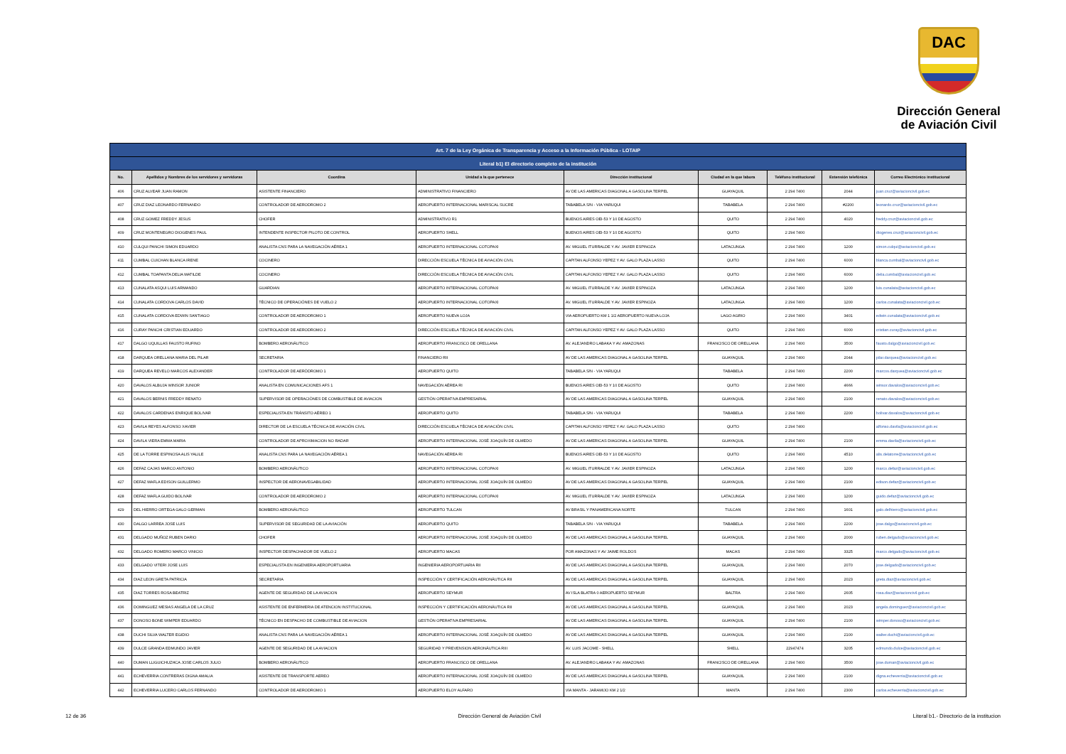DAC
Dirección General
de Aviación Civil
| Art. 7 de la Ley Orgánica de Transparencia y Acceso a la Información Pública - LOTAIP | | | | | | | | |
| --- | --- | --- | --- | --- | --- | --- | --- | --- |
| Literal b1) El directorio completo de la institución | | | | | | | | |
| No. | Apellidos y Nombres de los servidores y servidoras | Coordina | Unidad a la que pertenece | Dirección institucional | Ciudad en la que labora | Teléfono institucional | Extensión telefónica | Correo Electrónico institucional |
| 406 | CRUZ ALVEAR JUAN RAMON | ASISTENTE FINANCIERO | ADMINISTRATIVO FINANCIERO | AV DE LAS AMERICAS DIAGONAL A GASOLINA TERPEL | GUAYAQUIL | 2 294 7400 | 2044 | juan.cruz@aviacioncivil.gob.ec |
| 407 | CRUZ DIAZ LEONARDO FERNANDO | CONTROLADOR DE AERODROMO 2 | AEROPUERTO INTERNACIONAL MARISCAL SUCRE | TABABELA S/N - VIA YARUQUI | TABABELA | 2 294 7400 | #2200 | leonardo.cruz@aviacioncivil.gob.ec |
| 408 | CRUZ GOMEZ FREDDY JESUS | CHOFER | ADMINISTRATIVO R1 | BUENOS AIRES OEI-53 Y 10 DE AGOSTO | QUITO | 2 294 7400 | 4020 | freddy.cruz@aviacioncivil.gob.ec |
| 409 | CRUZ MONTENEGRO DIOGENES PAUL | INTENDENTE INSPECTOR PILOTO DE CONTROL | AEROPUERTO SHELL | BUENOS AIRES OEI-53 Y 10 DE AGOSTO | QUITO | 2 294 7400 | | diogenes.cruz@aviacioncivil.gob.ec |
| 410 | CULQUI PANCHI SIMON EDUARDO | ANALISTA CNS PARA LA NAVEGACIÓN AÉREA 1 | AEROPUERTO INTERNACIONAL COTOPAXI | AV. MIGUEL ITURRALDE Y AV. JAVIER ESPINOZA | LATACUNGA | 2 294 7400 | 1200 | simon.culqui@aviacioncivil.gob.ec |
| 411 | CUMBAL CUICHAN BLANCA IRENE | COCINERO | DIRECCIÓN ESCUELA TÉCNICA DE AVIACIÓN CIVIL | CAPITAN ALFONSO YEPEZ Y AV. GALO PLAZA LASSO | QUITO | 2 294 7400 | 6000 | blanca.cumbal@aviacioncivil.gob.ec |
| 412 | CUMBAL TOAPANTA DELIA MATILDE | COCINERO | DIRECCIÓN ESCUELA TÉCNICA DE AVIACIÓN CIVIL | CAPITAN ALFONSO YEPEZ Y AV. GALO PLAZA LASSO | QUITO | 2 294 7400 | 6000 | delia.cumbal@aviacioncivil.gob.ec |
| 413 | CUNALATA ASQUI LUIS ARMANDO | GUARDIAN | AEROPUERTO INTERNACIONAL COTOPAXI | AV. MIGUEL ITURRALDE Y AV. JAVIER ESPINOZA | LATACUNGA | 2 294 7400 | 1200 | luis.cunalata@aviacioncivil.gob.ec |
| 414 | CUNALATA CORDOVA CARLOS DAVID | TÉCNICO DE OPERACIÓNES DE VUELO 2 | AEROPUERTO INTERNACIONAL COTOPAXI | AV. MIGUEL ITURRALDE Y AV. JAVIER ESPINOZA | LATACUNGA | 2 294 7400 | 1200 | carlos.cunalata@aviacioncivil.gob.ec |
| 415 | CUNALATA CORDOVA EDWIN SANTIAGO | CONTROLADOR DE AERODROMO 1 | AEROPUERTO NUEVA LOJA | VIA AEROPUERTO KM 1 1/2 AEROPUERTO NUEVA LOJA | LAGO AGRIO | 2 294 7400 | 3401 | edwin.cunalata@aviacioncivil.gob.ec |
| 416 | CURAY PANCHI CRISTIAN EDUARDO | CONTROLADOR DE AERODROMO 2 | DIRECCIÓN ESCUELA TÉCNICA DE AVIACIÓN CIVIL | CAPITAN ALFONSO YEPEZ Y AV. GALO PLAZA LASSO | QUITO | 2 294 7400 | 6000 | cristian.curay@aviacioncivil.gob.ec |
| 417 | DALGO UQUILLAS FAUSTO RUFINO | BOMBERO AERONÁUTICO | AEROPUERTO FRANCISCO DE ORELLANA | AV. ALEJANDRO LABAKA Y AV. AMAZONAS | FRANCISCO DE ORELLANA | 2 294 7400 | 3500 | fausto.dalgo@aviacioncivil.gob.ec |
| 418 | DARQUEA ORELLANA MARIA DEL PILAR | SECRETARIA | FINANCIERO RII | AV DE LAS AMERICAS DIAGONAL A GASOLINA TERPEL | GUAYAQUIL | 2 294 7400 | 2044 | pilar.darquea@aviacioncivil.gob.ec |
| 419 | DARQUEA REVELO MARCOS ALEXANDER | CONTROLADOR DE AERÓDROMO 1 | AEROPUERTO QUITO | TABABELA S/N - VIA YARUQUI | TABABELA | 2 294 7400 | 2200 | marcos.darquea@aviacioncivil.gob.ec |
| 420 | DAVALOS ALBUJA WINSOR JUNIOR | ANALISTA EN COMUNICACIONES AFS 1 | NAVEGACIÓN AÉREA RI | BUENOS AIRES OEI-53 Y 10 DE AGOSTO | QUITO | 2 294 7400 | 4666 | winsor.davalos@aviacioncivil.gob.ec |
| 421 | DAVALOS BERNIS FREDDY RENATO | SUPERVISOR DE OPERACIÓNES DE COMBUSTIBLE DE AVIACION | GESTIÓN OPERATIVA EMPRESARIAL | AV DE LAS AMERICAS DIAGONAL A GASOLINA TERPEL | GUAYAQUIL | 2 294 7400 | 2100 | renato.davalos@aviacioncivil.gob.ec |
| 422 | DAVALOS CARDENAS ENRIQUE BOLIVAR | ESPECIALISTA EN TRÁNSITO AÉREO 1 | AEROPUERTO QUITO | TABABELA S/N - VIA YARUQUI | TABABELA | 2 294 7400 | 2200 | bolivar.davalos@aviacioncivil.gob.ec |
| 423 | DAVILA REYES ALFONSO XAVIER | DIRECTOR DE LA ESCUELA TÉCNICA DE AVIACIÓN CIVIL | DIRECCIÓN ESCUELA TÉCNICA DE AVIACIÓN CIVIL | CAPITAN ALFONSO YEPEZ Y AV. GALO PLAZA LASSO | QUITO | 2 294 7400 | | alfonso.davila@aviacioncivil.gob.ec |
| 424 | DAVILA VIERA EMMA MARIA | CONTROLADOR DE APROXIMACION NO RADAR | AEROPUERTO INTERNACIONAL JOSÉ JOAQUÍN DE OLMEDO | AV DE LAS AMERICAS DIAGONAL A GASOLINA TERPEL | GUAYAQUIL | 2 294 7400 | 2100 | emma.davila@aviacioncivil.gob.ec |
| 425 | DE LA TORRE ESPINOSA ALIS YALILE | ANALISTA CNS PARA LA NAVEGACIÓN AÉREA 1 | NAVEGACIÓN AÉREA RI | BUENOS AIRES OEI-53 Y 10 DE AGOSTO | QUITO | 2 294 7400 | 4510 | alis.delatorre@aviacioncivil.gob.ec |
| 426 | DEFAZ CAJAS MARCO ANTONIO | BOMBERO AERONÁUTICO | AEROPUERTO INTERNACIONAL COTOPAXI | AV. MIGUEL ITURRALDE Y AV. JAVIER ESPINOZA | LATACUNGA | 2 294 7400 | 1200 | marco.defaz@aviacioncivil.gob.ec |
| 427 | DEFAZ MAFLA EDISON GUILLERMO | INSPECTOR DE AERONAVEGABILIDAD | AEROPUERTO INTERNACIONAL JOSÉ JOAQUÍN DE OLMEDO | AV DE LAS AMERICAS DIAGONAL A GASOLINA TERPEL | GUAYAQUIL | 2 294 7400 | 2100 | edison.defaz@aviacioncivil.gob.ec |
| 428 | DEFAZ MAFLA GUIDO BOLIVAR | CONTROLADOR DE AERODROMO 2 | AEROPUERTO INTERNACIONAL COTOPAXI | AV. MIGUEL ITURRALDE Y AV. JAVIER ESPINOZA | LATACUNGA | 2 294 7400 | 1200 | guido.defaz@aviacioncivil.gob.ec |
| 429 | DEL HIERRO ORTEGA GALO GERMAN | BOMBERO AERONÁUTICO | AEROPUERTO TULCAN | AV BRASIL Y PANAMERICANA NORTE | TULCAN | 2 294 7400 | 1601 | galo.delhierro@aviacioncivil.gob.ec |
| 430 | DALGO LARREA JOSE LUIS | SUPERVISOR DE SEGURIDAD DE LA AVIACIÓN | AEROPUERTO QUITO | TABABELA S/N - VIA YARUQUI | TABABELA | 2 294 7400 | 2200 | jose.dalgo@aviacioncivil.gob.ec |
| 431 | DELGADO MUÑOZ RUBEN DARIO | CHOFER | AEROPUERTO INTERNACIONAL JOSÉ JOAQUÍN DE OLMEDO | AV DE LAS AMERICAS DIAGONAL A GASOLINA TERPEL | GUAYAQUIL | 2 294 7400 | 2000 | ruben.delgado@aviacioncivil.gob.ec |
| 432 | DELGADO ROMERO MARCO VINICIO | INSPECTOR DESPACHADOR DE VUELO 2 | AEROPUERTO MACAS | POR AMAZONAS Y AV JAIME ROLDOS | MACAS | 2 294 7400 | 3325 | marco.delgado@aviacioncivil.gob.ec |
| 433 | DELGADO VITERI JOSE LUIS | ESPECIALISTA EN INGENIERIA AEROPORTUARIA | INGENIERIA AEROPORTUARIA RII | AV DE LAS AMERICAS DIAGONAL A GASOLINA TERPEL | GUAYAQUIL | 2 294 7400 | 2070 | jose.delgado@aviacioncivil.gob.ec |
| 434 | DIAZ LEON GRETA PATRICIA | SECRETARIA | INSPECCIÓN Y CERTIFICACIÓN AERONÁUTICA RII | AV DE LAS AMERICAS DIAGONAL A GASOLINA TERPEL | GUAYAQUIL | 2 294 7400 | 2023 | greta.diaz@aviacioncivil.gob.ec |
| 435 | DIAZ TORRES ROSA BEATRIZ | AGENTE DE SEGURIDAD DE LA AVIACION | AEROPUERTO SEYMUR | AV ISLA BLATRA 0 AEROPUERTO SEYMUR | BALTRA | 2 294 7400 | 2605 | rosa.diaz@aviacioncivil.gob.ec |
| 436 | DOMINGUEZ MESIAS ANGELA DE LA CRUZ | ASISTENTE DE ENFERMERIA DE ATENCION INSTITUCIONAL | INSPECCIÓN Y CERTIFICACIÓN AERONÁUTICA RII | AV DE LAS AMERICAS DIAGONAL A GASOLINA TERPEL | GUAYAQUIL | 2 294 7400 | 2023 | angela.dominguez@aviacioncivil.gob.ec |
| 437 | DONOSO BONE WIMPER EDUARDO | TÉCNICO EN DESPACHO DE COMBUSTIBLE DE AVIACION | GESTIÓN OPERATIVA EMPRESARIAL | AV DE LAS AMERICAS DIAGONAL A GASOLINA TERPEL | GUAYAQUIL | 2 294 7400 | 2100 | wimper.donoso@aviacioncivil.gob.ec |
| 438 | DUCHI SILVA WALTER EGIDIO | ANALISTA CNS PARA LA NAVEGACIÓN AÉREA 1 | AEROPUERTO INTERNACIONAL JOSÉ JOAQUÍN DE OLMEDO | AV DE LAS AMERICAS DIAGONAL A GASOLINA TERPEL | GUAYAQUIL | 2 294 7400 | 2100 | walter.duchi@aviacioncivil.gob.ec |
| 439 | DULCE GRANDA EDMUNDO JAVIER | AGENTE DE SEGURIDAD DE LA AVIACION | SEGURIDAD Y PREVENSION AERONÁUTICA RIII | AV. LUIS JACOME - SHELL | SHELL | 22947474 | 3205 | edmundo.dulce@aviacioncivil.gob.ec |
| 440 | DUMAN LLIGUICHUZHCA JOSE CARLOS JULIO | BOMBERO AERONÁUTICO | AEROPUERTO FRANCISCO DE ORELLANA | AV. ALEJANDRO LABAKA Y AV. AMAZONAS | FRANCISCO DE ORELLANA | 2 294 7400 | 3500 | jose.duman@aviacioncivil.gob.ec |
| 441 | ECHEVERRIA CONTRERAS DIGNA AMALIA | ASISTENTE DE TRANSPORTE AEREO | AEROPUERTO INTERNACIONAL JOSÉ JOAQUÍN DE OLMEDO | AV DE LAS AMERICAS DIAGONAL A GASOLINA TERPEL | GUAYAQUIL | 2 294 7400 | 2100 | digna.echeverria@aviacioncivil.gob.ec |
| 442 | ECHEVERRIA LUCERO CARLOS FERNANDO | CONTROLADOR DE AERODROMO 1 | AEROPUERTO ELOY ALFARO | VIA MANTA - JARAMIJO KM 2 1/2 | MANTA | 2 294 7400 | 2300 | carlos.echeverria@aviacioncivil.gob.ec |
12 de 36 Dirección General de Aviación Civil Literal b1.- Directorio de la institucion